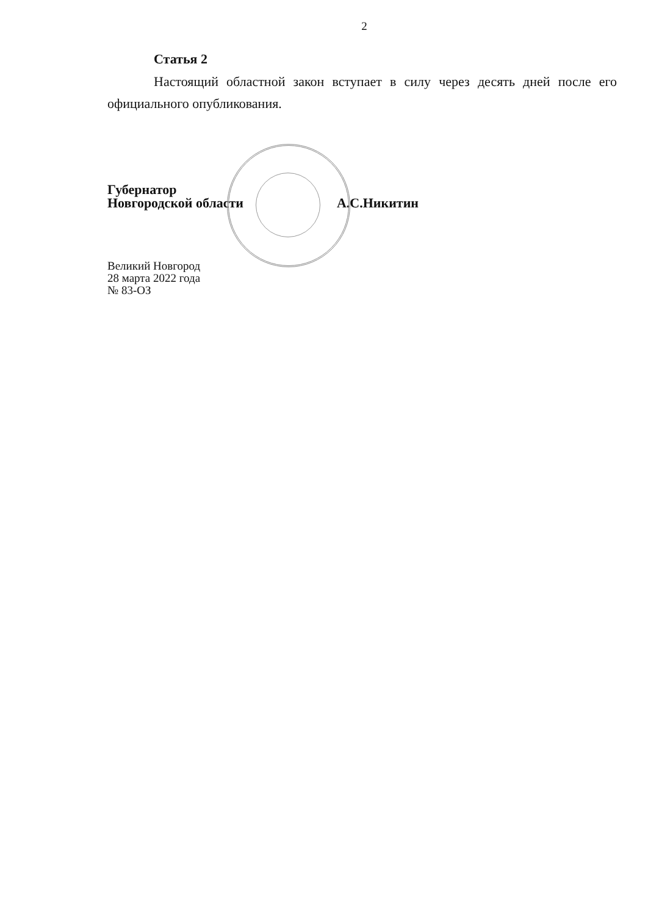2
Статья 2
Настоящий областной закон вступает в силу через десять дней после его официального опубликования.
Губернатор
Новгородской области
А.С.Никитин
Великий Новгород
28 марта 2022 года
№ 83-ОЗ